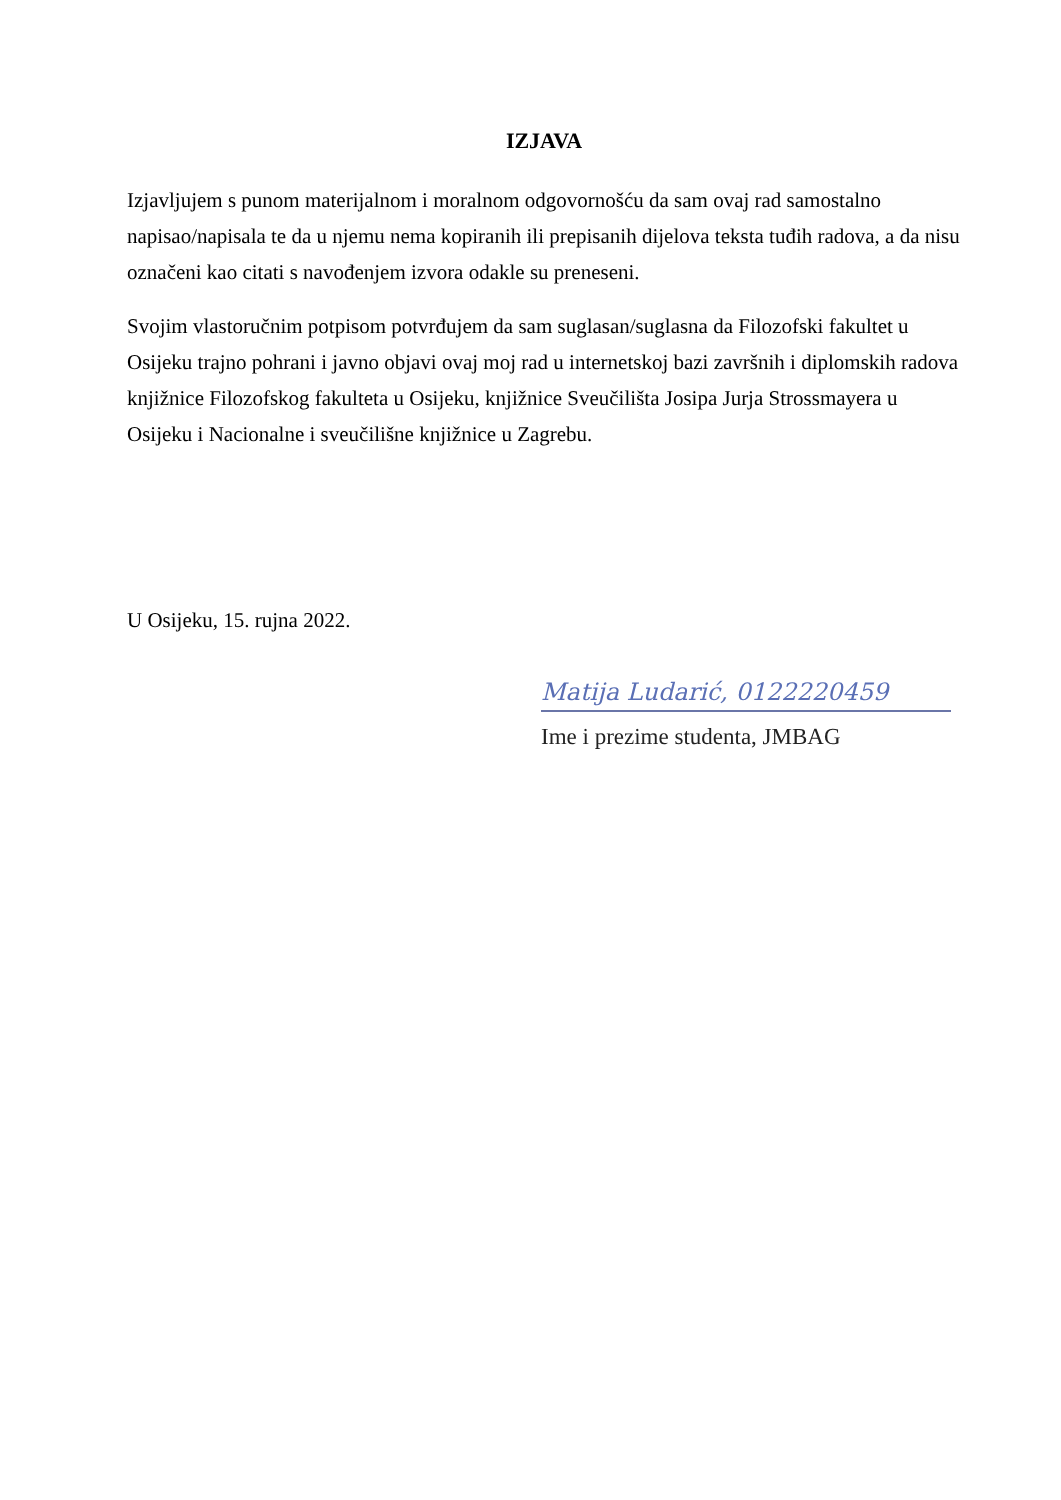IZJAVA
Izjavljujem s punom materijalnom i moralnom odgovornošću da sam ovaj rad samostalno napisao/napisala te da u njemu nema kopiranih ili prepisanih dijelova teksta tuđih radova, a da nisu označeni kao citati s navođenjem izvora odakle su preneseni.
Svojim vlastoručnim potpisom potvrđujem da sam suglasan/suglasna da Filozofski fakultet u Osijeku trajno pohrani i javno objavi ovaj moj rad u internetskoj bazi završnih i diplomskih radova knjižnice Filozofskog fakulteta u Osijeku, knjižnice Sveučilišta Josipa Jurja Strossmayera u Osijeku i Nacionalne i sveučilišne knjižnice u Zagrebu.
U Osijeku, 15. rujna 2022.
Matija Ludarić, 0122220459
Ime i prezime studenta, JMBAG